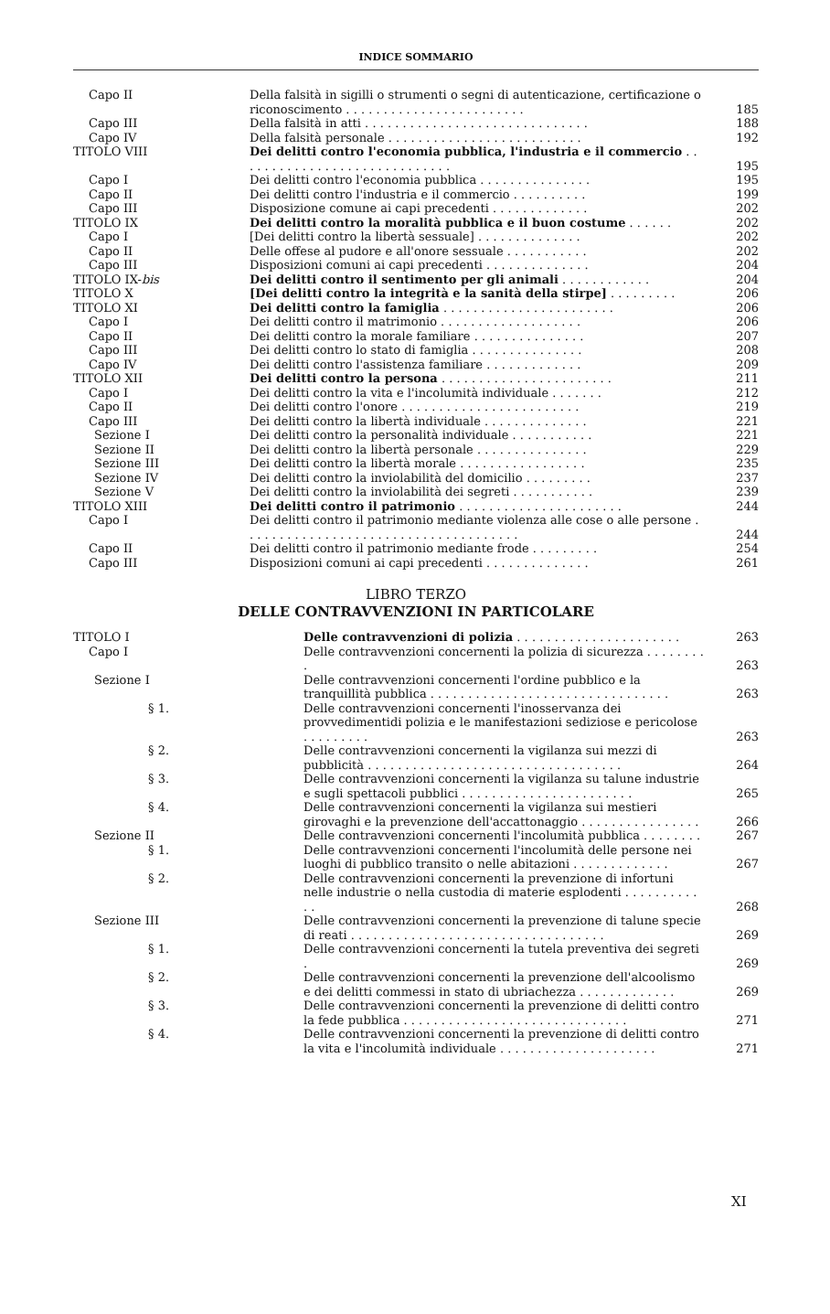INDICE SOMMARIO
| Capo II | Della falsità in sigilli o strumenti o segni di autenticazione, certificazione o riconoscimento . . . . . . . . . . . . . . . . . . . . . . . . | 185 |
| Capo III | Della falsità in atti . . . . . . . . . . . . . . . . . . . . . . . . . . . . . . | 188 |
| Capo IV | Della falsità personale . . . . . . . . . . . . . . . . . . . . . . . . . . | 192 |
| TITOLO VIII | Dei delitti contro l'economia pubblica, l'industria e il commercio . . . . . . . . . . . . . . . . . . . . . . . . . . . . . | 195 |
| Capo I | Dei delitti contro l'economia pubblica . . . . . . . . . . . . . . . | 195 |
| Capo II | Dei delitti contro l'industria e il commercio . . . . . . . . . . | 199 |
| Capo III | Disposizione comune ai capi precedenti . . . . . . . . . . . . . | 202 |
| TITOLO IX | Dei delitti contro la moralità pubblica e il buon costume . . . . . . | 202 |
| Capo I | [Dei delitti contro la libertà sessuale] . . . . . . . . . . . . . . | 202 |
| Capo II | Delle offese al pudore e all'onore sessuale . . . . . . . . . . . | 202 |
| Capo III | Disposizioni comuni ai capi precedenti . . . . . . . . . . . . . . | 204 |
| TITOLO IX- bis | Dei delitti contro il sentimento per gli animali . . . . . . . . . . . . | 204 |
| TITOLO X | [Dei delitti contro la integrità e la sanità della stirpe] . . . . . . . . . | 206 |
| TITOLO XI | Dei delitti contro la famiglia . . . . . . . . . . . . . . . . . . . . . . . | 206 |
| Capo I | Dei delitti contro il matrimonio . . . . . . . . . . . . . . . . . . . | 206 |
| Capo II | Dei delitti contro la morale familiare . . . . . . . . . . . . . . . | 207 |
| Capo III | Dei delitti contro lo stato di famiglia . . . . . . . . . . . . . . . | 208 |
| Capo IV | Dei delitti contro l'assistenza familiare . . . . . . . . . . . . . | 209 |
| TITOLO XII | Dei delitti contro la persona . . . . . . . . . . . . . . . . . . . . . . . | 211 |
| Capo I | Dei delitti contro la vita e l'incolumità individuale . . . . . . . | 212 |
| Capo II | Dei delitti contro l'onore . . . . . . . . . . . . . . . . . . . . . . . . | 219 |
| Capo III | Dei delitti contro la libertà individuale . . . . . . . . . . . . . . | 221 |
| Sezione I | Dei delitti contro la personalità individuale . . . . . . . . . . . | 221 |
| Sezione II | Dei delitti contro la libertà personale . . . . . . . . . . . . . . . | 229 |
| Sezione III | Dei delitti contro la libertà morale . . . . . . . . . . . . . . . . . | 235 |
| Sezione IV | Dei delitti contro la inviolabilità del domicilio . . . . . . . . . | 237 |
| Sezione V | Dei delitti contro la inviolabilità dei segreti . . . . . . . . . . . | 239 |
| TITOLO XIII | Dei delitti contro il patrimonio . . . . . . . . . . . . . . . . . . . . . . | 244 |
| Capo I | Dei delitti contro il patrimonio mediante violenza alle cose o alle persone . . . . . . . . . . . . . . . . . . . . . . . . . . . . . . . . . . . . . | 244 |
| Capo II | Dei delitti contro il patrimonio mediante frode . . . . . . . . . | 254 |
| Capo III | Disposizioni comuni ai capi precedenti . . . . . . . . . . . . . . | 261 |
LIBRO TERZO
DELLE CONTRAVVENZIONI IN PARTICOLARE
| TITOLO I | Delle contravvenzioni di polizia . . . . . . . . . . . . . . . . . . . . . . | 263 |
| Capo I | Delle contravvenzioni concernenti la polizia di sicurezza . . . . . . . . . | 263 |
| Sezione I | Delle contravvenzioni concernenti l'ordine pubblico e la tranquillità pubblica . . . . . . . . . . . . . . . . . . . . . . . . . . . . . . . . | 263 |
| § 1. | Delle contravvenzioni concernenti l'inosservanza dei provvedimentidi polizia e le manifestazioni sediziose e pericolose . . . . . . . . . | 263 |
| § 2. | Delle contravvenzioni concernenti la vigilanza sui mezzi di pubblicità . . . . . . . . . . . . . . . . . . . . . . . . . . . . . . . . . . | 264 |
| § 3. | Delle contravvenzioni concernenti la vigilanza su talune industrie e sugli spettacoli pubblici . . . . . . . . . . . . . . . . . . . . . . . | 265 |
| § 4. | Delle contravvenzioni concernenti la vigilanza sui mestieri girovaghi e la prevenzione dell'accattonaggio . . . . . . . . . . . . . . . . | 266 |
| Sezione II | Delle contravvenzioni concernenti l'incolumità pubblica . . . . . . . . | 267 |
| § 1. | Delle contravvenzioni concernenti l'incolumità delle persone nei luoghi di pubblico transito o nelle abitazioni . . . . . . . . . . . . . | 267 |
| § 2. | Delle contravvenzioni concernenti la prevenzione di infortuni nelle industrie o nella custodia di materie esplodenti . . . . . . . . . . . . | 268 |
| Sezione III | Delle contravvenzioni concernenti la prevenzione di talune specie di reati . . . . . . . . . . . . . . . . . . . . . . . . . . . . . . . . . . | 269 |
| § 1. | Delle contravvenzioni concernenti la tutela preventiva dei segreti . | 269 |
| § 2. | Delle contravvenzioni concernenti la prevenzione dell'alcoolismo e dei delitti commessi in stato di ubriachezza . . . . . . . . . . . . . | 269 |
| § 3. | Delle contravvenzioni concernenti la prevenzione di delitti contro la fede pubblica . . . . . . . . . . . . . . . . . . . . . . . . . . . . . . | 271 |
| § 4. | Delle contravvenzioni concernenti la prevenzione di delitti contro la vita e l'incolumità individuale . . . . . . . . . . . . . . . . . . . . . | 271 |
XI